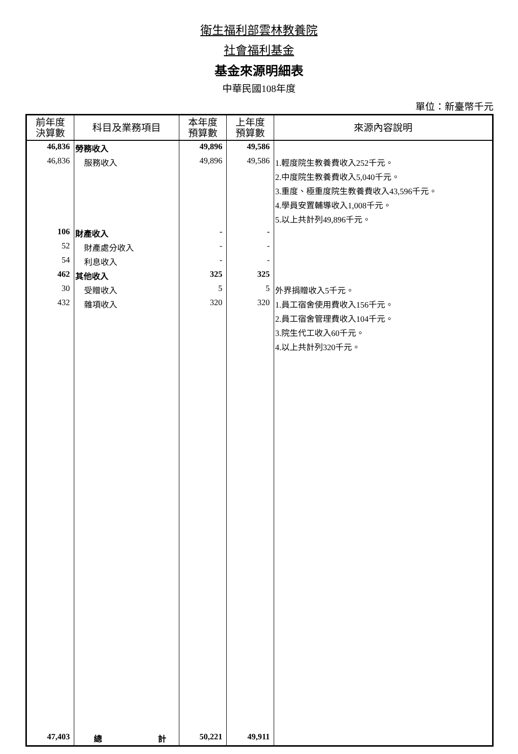衛生福利部雲林教養院
社會福利基金
基金來源明細表
中華民國108年度
單位：新臺幣千元
| 前年度 決算數 | 科目及業務項目 | 本年度 預算數 | 上年度 預算數 | 來源內容說明 |
| --- | --- | --- | --- | --- |
| 46,836 | 勞務收入 | 49,896 | 49,586 | |
| 46,836 | 服務收入 | 49,896 | 49,586 | 1.輕度院生教養費收入252千元。 |
| | | | | 2.中度院生教養費收入5,040千元。 |
| | | | | 3.重度、極重度院生教養費收入43,596千元。 |
| | | | | 4.學員安置輔導收入1,008千元。 |
| | | | | 5.以上共計列49,896千元。 |
| 106 | 財產收入 | - | - | |
| 52 | 財產處分收入 | - | - | |
| 54 | 利息收入 | - | - | |
| 462 | 其他收入 | 325 | 325 | |
| 30 | 受贈收入 | 5 | 5 | 外界捐贈收入5千元。 |
| 432 | 雜項收入 | 320 | 320 | 1.員工宿舍使用費收入156千元。 |
| | | | | 2.員工宿舍管理費收入104千元。 |
| | | | | 3.院生代工收入60千元。 |
| | | | | 4.以上共計列320千元。 |
| 47,403 | 總 計 | 50,221 | 49,911 | |